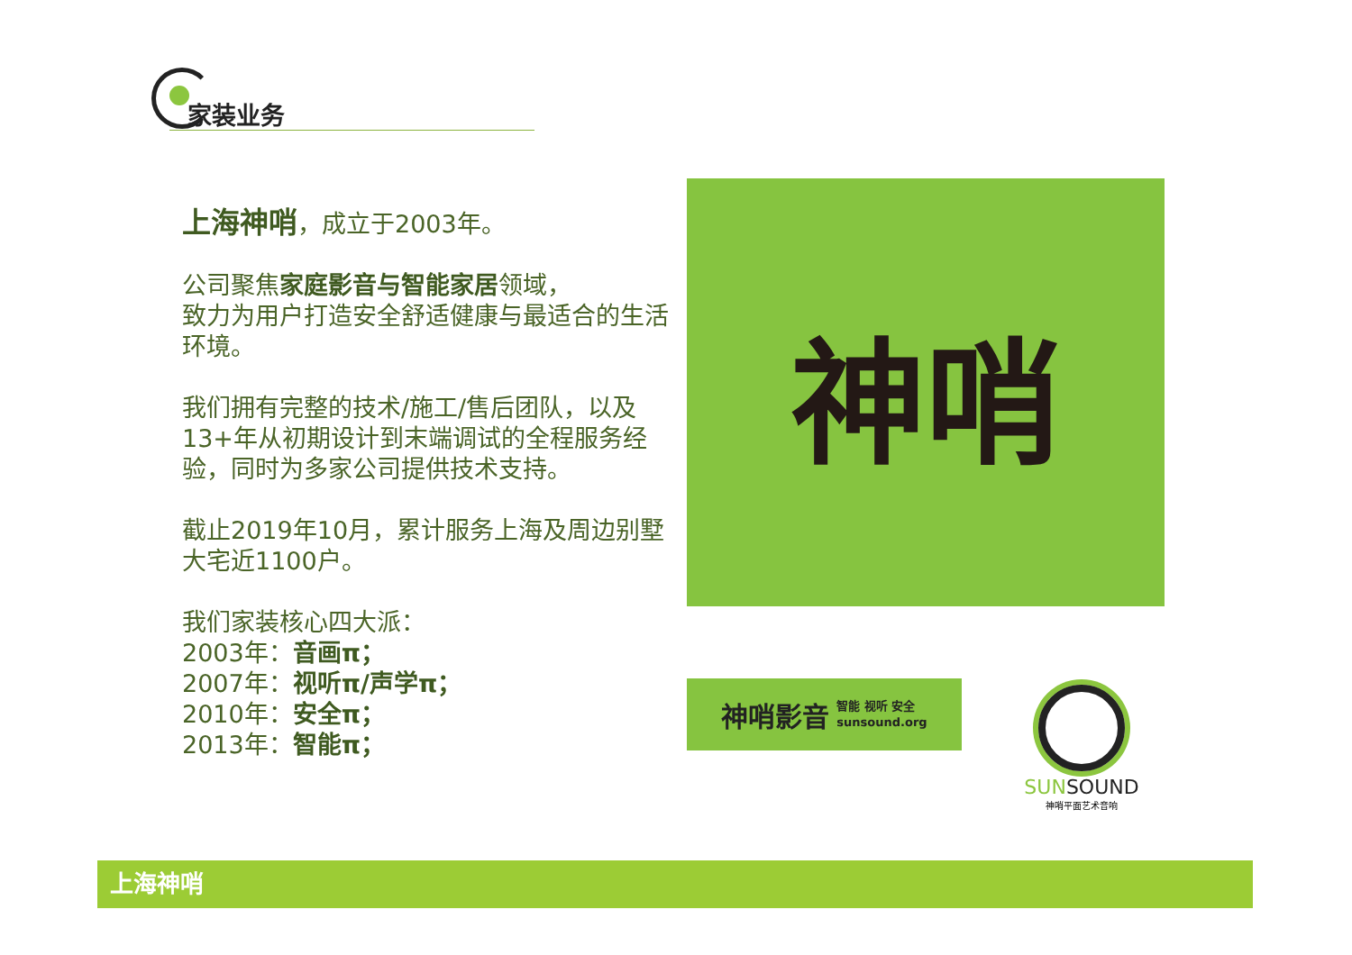家装业务
上海神哨，成立于2003年。
公司聚焦家庭影音与智能家居领域，
致力为用户打造安全舒适健康与最适合的生活环境。
我们拥有完整的技术/施工/售后团队，以及13+年从初期设计到末端调试的全程服务经验，同时为多家公司提供技术支持。
截止2019年10月，累计服务上海及周边别墅大宅近1100户。
我们家装核心四大派：
2003年：音画π；
2007年：视听π/声学π；
2010年：安全π；
2013年：智能π；
神哨
神哨影音 智能 视听 安全
sunsound.org
SUNSOUND
神哨平面艺术音响
上海神哨